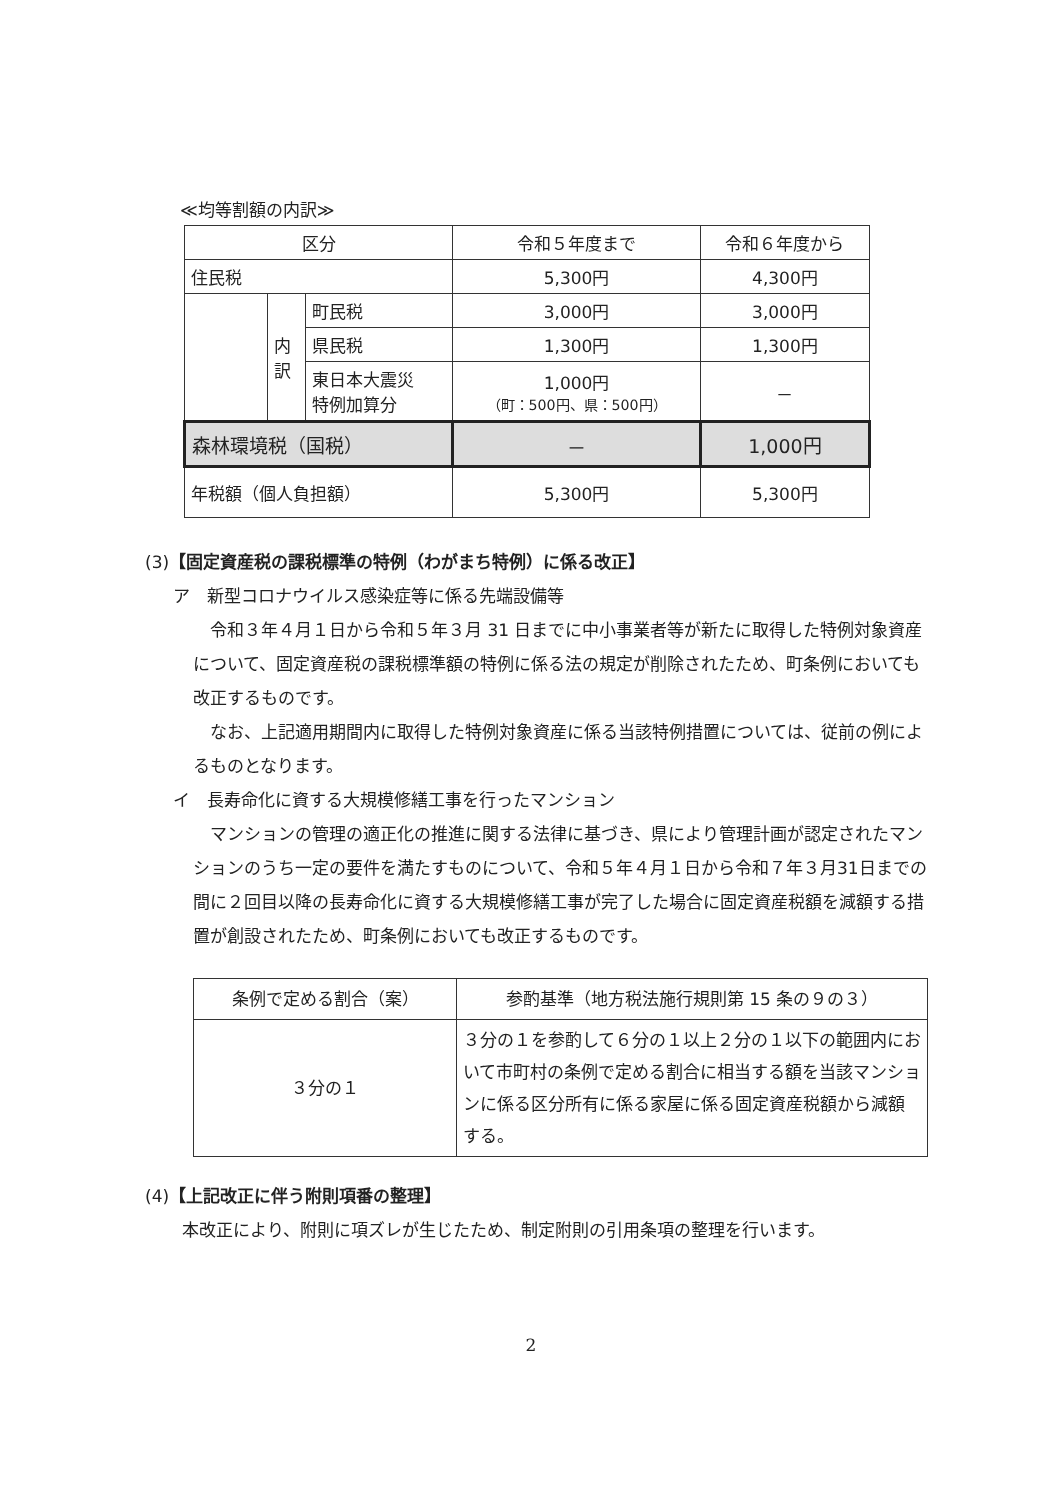≪均等割額の内訳≫
| 区分 | | | 令和５年度まで | 令和６年度から |
| 住民税 | | | 5,300円 | 4,300円 |
| | 内 訳 | 町民税 | 3,000円 | 3,000円 |
| | | 県民税 | 1,300円 | 1,300円 |
| | | 東日本大震災 特例加算分 | 1,000円 （町：500円、県：500円） | － |
| 森林環境税（国税） | | | － | 1,000円 |
| 年税額（個人負担額） | | | 5,300円 | 5,300円 |
(3)【固定資産税の課税標準の特例（わがまち特例）に係る改正】
ア　新型コロナウイルス感染症等に係る先端設備等
令和３年４月１日から令和５年３月 31 日までに中小事業者等が新たに取得した特例対象資産について、固定資産税の課税標準額の特例に係る法の規定が削除されたため、町条例においても改正するものです。
なお、上記適用期間内に取得した特例対象資産に係る当該特例措置については、従前の例によるものとなります。
イ　長寿命化に資する大規模修繕工事を行ったマンション
マンションの管理の適正化の推進に関する法律に基づき、県により管理計画が認定されたマンションのうち一定の要件を満たすものについて、令和５年４月１日から令和７年３月31日までの間に２回目以降の長寿命化に資する大規模修繕工事が完了した場合に固定資産税額を減額する措置が創設されたため、町条例においても改正するものです。
| 条例で定める割合（案） | 参酌基準（地方税法施行規則第 15 条の９の３） |
| ３分の１ | ３分の１を参酌して６分の１以上２分の１以下の範囲内において市町村の条例で定める割合に相当する額を当該マンションに係る区分所有に係る家屋に係る固定資産税額から減額する。 |
(4)【上記改正に伴う附則項番の整理】
本改正により、附則に項ズレが生じたため、制定附則の引用条項の整理を行います。
2